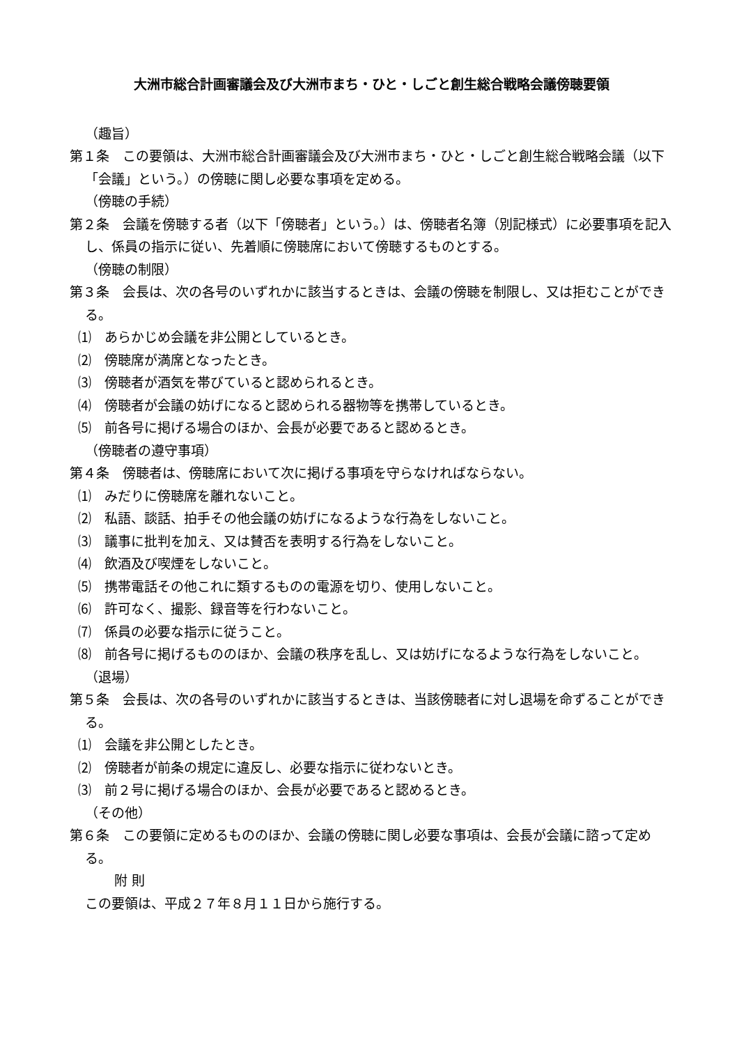大洲市総合計画審議会及び大洲市まち・ひと・しごと創生総合戦略会議傍聴要領
（趣旨）
第１条　この要領は、大洲市総合計画審議会及び大洲市まち・ひと・しごと創生総合戦略会議（以下「会議」という。）の傍聴に関し必要な事項を定める。
（傍聴の手続）
第２条　会議を傍聴する者（以下「傍聴者」という。）は、傍聴者名簿（別記様式）に必要事項を記入し、係員の指示に従い、先着順に傍聴席において傍聴するものとする。
（傍聴の制限）
第３条　会長は、次の各号のいずれかに該当するときは、会議の傍聴を制限し、又は拒むことができる。
⑴　あらかじめ会議を非公開としているとき。
⑵　傍聴席が満席となったとき。
⑶　傍聴者が酒気を帯びていると認められるとき。
⑷　傍聴者が会議の妨げになると認められる器物等を携帯しているとき。
⑸　前各号に掲げる場合のほか、会長が必要であると認めるとき。
（傍聴者の遵守事項）
第４条　傍聴者は、傍聴席において次に掲げる事項を守らなければならない。
⑴　みだりに傍聴席を離れないこと。
⑵　私語、談話、拍手その他会議の妨げになるような行為をしないこと。
⑶　議事に批判を加え、又は賛否を表明する行為をしないこと。
⑷　飲酒及び喫煙をしないこと。
⑸　携帯電話その他これに類するものの電源を切り、使用しないこと。
⑹　許可なく、撮影、録音等を行わないこと。
⑺　係員の必要な指示に従うこと。
⑻　前各号に掲げるもののほか、会議の秩序を乱し、又は妨げになるような行為をしないこと。
（退場）
第５条　会長は、次の各号のいずれかに該当するときは、当該傍聴者に対し退場を命ずることができる。
⑴　会議を非公開としたとき。
⑵　傍聴者が前条の規定に違反し、必要な指示に従わないとき。
⑶　前２号に掲げる場合のほか、会長が必要であると認めるとき。
（その他）
第６条　この要領に定めるもののほか、会議の傍聴に関し必要な事項は、会長が会議に諮って定める。
附 則
この要領は、平成２７年８月１１日から施行する。